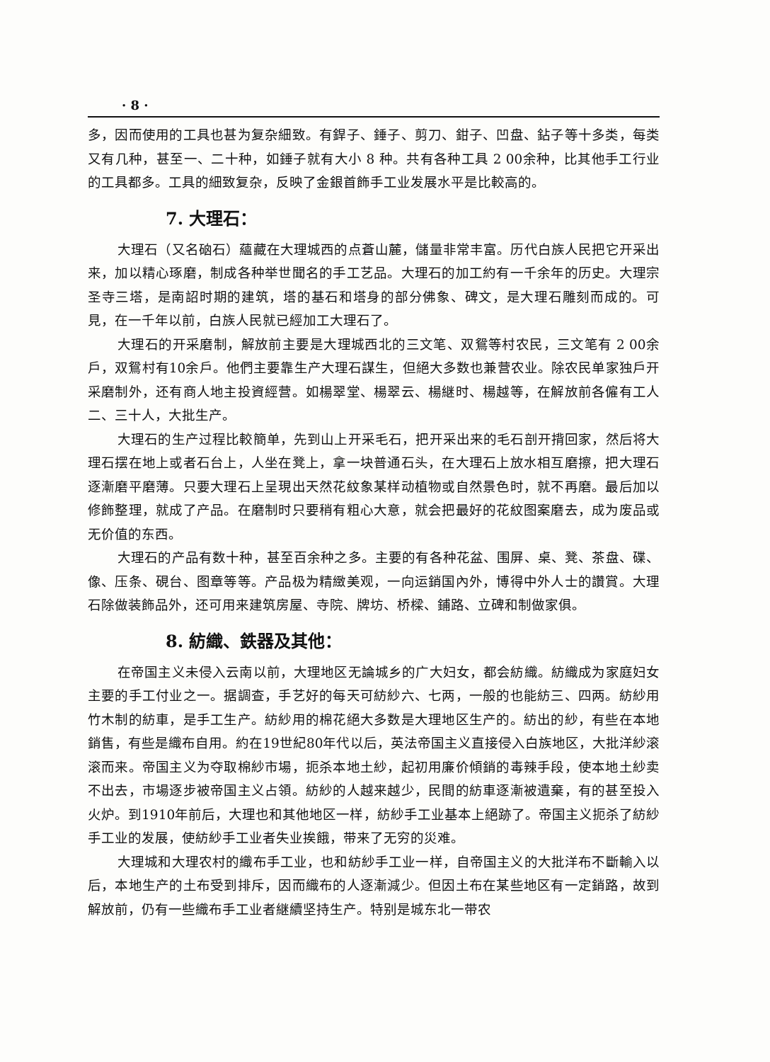· 8 ·
多，因而使用的工具也甚为复杂細致。有銲子、錘子、剪刀、鉗子、凹盘、鉆子等十多类，每类又有几种，甚至一、二十种，如錘子就有大小 8 种。共有各种工具 2 00余种，比其他手工行业的工具都多。工具的細致复杂，反映了金銀首飾手工业发展水平是比較高的。
7. 大理石：
大理石（又名硇石）蘊藏在大理城西的点蒼山麓，儲量非常丰富。历代白族人民把它开采出来，加以精心琢磨，制成各种举世聞名的手工艺品。大理石的加工約有一千余年的历史。大理宗圣寺三塔，是南詔时期的建筑，塔的基石和塔身的部分佛象、碑文，是大理石雕刻而成的。可見，在一千年以前，白族人民就已經加工大理石了。
大理石的开采磨制，解放前主要是大理城西北的三文笔、双鴛等村农民，三文笔有 2 00余戶，双鴛村有10余戶。他們主要靠生产大理石謀生，但絕大多数也兼营农业。除农民单家独戶开采磨制外，还有商人地主投資經营。如楊翠堂、楊翠云、楊継时、楊越等，在解放前各僱有工人二、三十人，大批生产。
大理石的生产过程比較簡单，先到山上开采毛石，把开采出来的毛石剖开揹回家，然后将大理石摆在地上或者石台上，人坐在凳上，拿一块普通石头，在大理石上放水相互磨擦，把大理石逐漸磨平磨薄。只要大理石上呈現出天然花紋象某样动植物或自然景色时，就不再磨。最后加以修飾整理，就成了产品。在磨制时只要稍有粗心大意，就会把最好的花紋图案磨去，成为废品或无价值的东西。
大理石的产品有数十种，甚至百余种之多。主要的有各种花盆、围屏、桌、凳、茶盘、碟、像、压条、硯台、图章等等。产品极为精緻美观，一向运銷国內外，博得中外人士的讚賞。大理石除做装飾品外，还可用来建筑房屋、寺院、牌坊、桥樑、鋪路、立碑和制做家俱。
8. 紡織、鉄器及其他：
在帝国主义未侵入云南以前，大理地区无論城乡的广大妇女，都会紡織。紡織成为家庭妇女主要的手工付业之一。据調查，手艺好的每天可紡紗六、七两，一般的也能紡三、四两。紡紗用竹木制的紡車，是手工生产。紡紗用的棉花絕大多数是大理地区生产的。紡出的紗，有些在本地銷售，有些是織布自用。約在19世紀80年代以后，英法帝国主义直接侵入白族地区，大批洋紗滚滚而来。帝国主义为夺取棉紗市場，扼杀本地土紗，起初用廉价傾銷的毒辣手段，使本地土紗卖不出去，市場逐步被帝国主义占領。紡紗的人越来越少，民間的紡車逐漸被遺棄，有的甚至投入火炉。到1910年前后，大理也和其他地区一样，紡紗手工业基本上絕跡了。帝国主义扼杀了紡紗手工业的发展，使紡紗手工业者失业挨餓，带来了无穷的災难。
大理城和大理农村的織布手工业，也和紡紗手工业一样，自帝国主义的大批洋布不斷輸入以后，本地生产的土布受到排斥，因而織布的人逐漸減少。但因土布在某些地区有一定銷路，故到解放前，仍有一些織布手工业者継續坚持生产。特别是城东北一带农